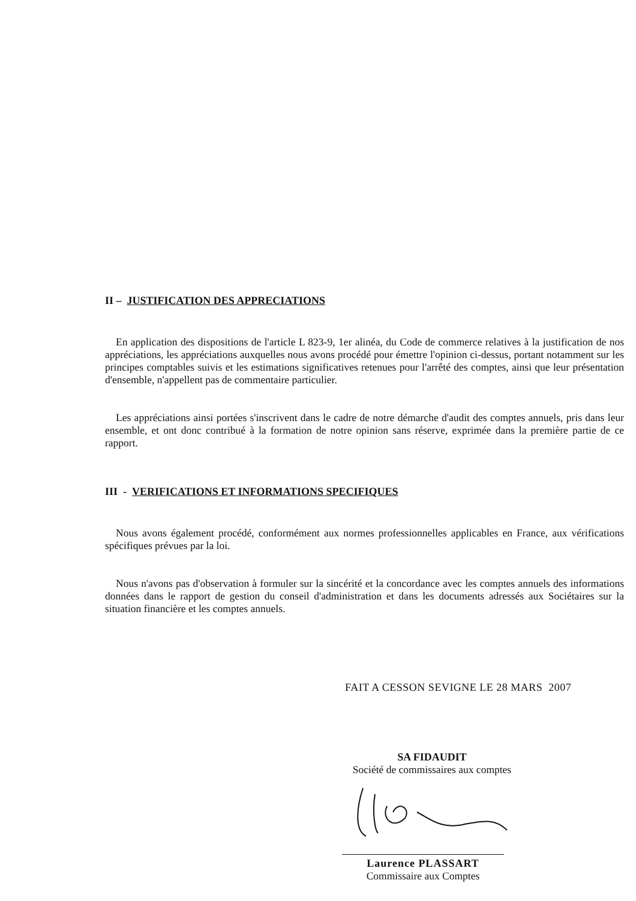II – JUSTIFICATION DES APPRECIATIONS
En application des dispositions de l'article L 823-9, 1er alinéa, du Code de commerce relatives à la justification de nos appréciations, les appréciations auxquelles nous avons procédé pour émettre l'opinion ci-dessus, portant notamment sur les principes comptables suivis et les estimations significatives retenues pour l'arrêté des comptes, ainsi que leur présentation d'ensemble, n'appellent pas de commentaire particulier.
Les appréciations ainsi portées s'inscrivent dans le cadre de notre démarche d'audit des comptes annuels, pris dans leur ensemble, et ont donc contribué à la formation de notre opinion sans réserve, exprimée dans la première partie de ce rapport.
III - VERIFICATIONS ET INFORMATIONS SPECIFIQUES
Nous avons également procédé, conformément aux normes professionnelles applicables en France, aux vérifications spécifiques prévues par la loi.
Nous n'avons pas d'observation à formuler sur la sincérité et la concordance avec les comptes annuels des informations données dans le rapport de gestion du conseil d'administration et dans les documents adressés aux Sociétaires sur la situation financière et les comptes annuels.
FAIT A CESSON SEVIGNE LE 28 MARS 2007
SA FIDAUDIT
Société de commissaires aux comptes
Laurence PLASSART
Commissaire aux Comptes